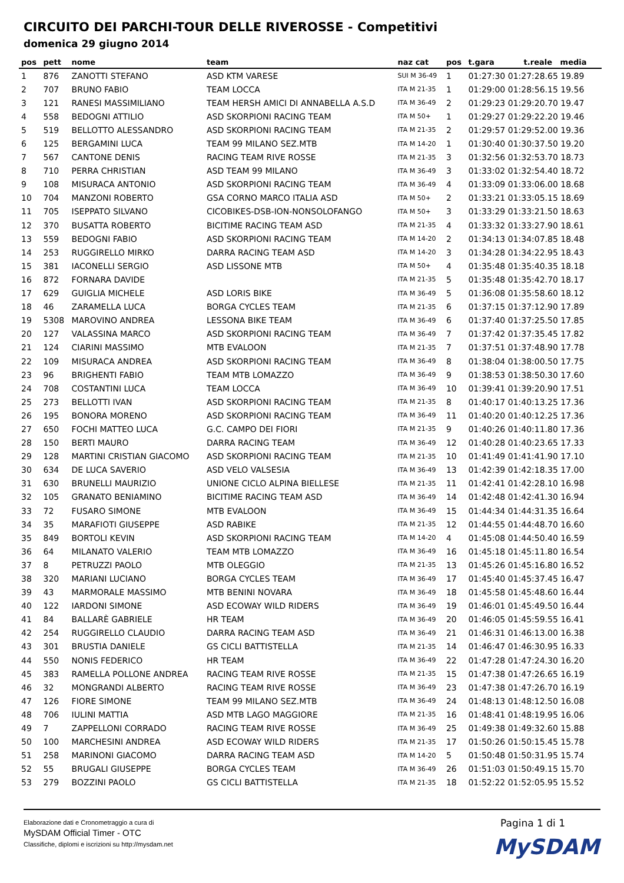CIRCUITO DEI PARCHI-TOUR DELLE RIVEROSSE - Competitivi
domenica 29 giugno 2014
| pos | pett | nome | team | naz cat | pos | t.gara t.reale media |
| --- | --- | --- | --- | --- | --- | --- |
| 1 | 876 | ZANOTTI STEFANO | ASD KTM VARESE | SUI M 36-49 | 1 | 01:27:30 01:27:28.65 19.89 |
| 2 | 707 | BRUNO FABIO | TEAM LOCCA | ITA M 21-35 | 1 | 01:29:00 01:28:56.15 19.56 |
| 3 | 121 | RANESI MASSIMILIANO | TEAM HERSH AMICI DI ANNABELLA A.S.D | ITA M 36-49 | 2 | 01:29:23 01:29:20.70 19.47 |
| 4 | 558 | BEDOGNI ATTILIO | ASD SKORPIONI RACING TEAM | ITA M 50+ | 1 | 01:29:27 01:29:22.20 19.46 |
| 5 | 519 | BELLOTTO ALESSANDRO | ASD SKORPIONI RACING TEAM | ITA M 21-35 | 2 | 01:29:57 01:29:52.00 19.36 |
| 6 | 125 | BERGAMINI LUCA | TEAM 99 MILANO SEZ.MTB | ITA M 14-20 | 1 | 01:30:40 01:30:37.50 19.20 |
| 7 | 567 | CANTONE DENIS | RACING TEAM RIVE ROSSE | ITA M 21-35 | 3 | 01:32:56 01:32:53.70 18.73 |
| 8 | 710 | PERRA CHRISTIAN | ASD TEAM 99 MILANO | ITA M 36-49 | 3 | 01:33:02 01:32:54.40 18.72 |
| 9 | 108 | MISURACA ANTONIO | ASD SKORPIONI RACING TEAM | ITA M 36-49 | 4 | 01:33:09 01:33:06.00 18.68 |
| 10 | 704 | MANZONI ROBERTO | GSA CORNO MARCO ITALIA ASD | ITA M 50+ | 2 | 01:33:21 01:33:05.15 18.69 |
| 11 | 705 | ISEPPATO SILVANO | CICOBIKES-DSB-ION-NONSOLOFANGO | ITA M 50+ | 3 | 01:33:29 01:33:21.50 18.63 |
| 12 | 370 | BUSATTA ROBERTO | BICITIME RACING TEAM ASD | ITA M 21-35 | 4 | 01:33:32 01:33:27.90 18.61 |
| 13 | 559 | BEDOGNI FABIO | ASD SKORPIONI RACING TEAM | ITA M 14-20 | 2 | 01:34:13 01:34:07.85 18.48 |
| 14 | 253 | RUGGIRELLO MIRKO | DARRA RACING TEAM ASD | ITA M 14-20 | 3 | 01:34:28 01:34:22.95 18.43 |
| 15 | 381 | IACONELLI SERGIO | ASD LISSONE MTB | ITA M 50+ | 4 | 01:35:48 01:35:40.35 18.18 |
| 16 | 872 | FORNARA DAVIDE | | ITA M 21-35 | 5 | 01:35:48 01:35:42.70 18.17 |
| 17 | 629 | GUIGLIA MICHELE | ASD LORIS BIKE | ITA M 36-49 | 5 | 01:36:08 01:35:58.60 18.12 |
| 18 | 46 | ZARAMELLA LUCA | BORGA CYCLES TEAM | ITA M 21-35 | 6 | 01:37:15 01:37:12.90 17.89 |
| 19 | 5308 | MAROVINO ANDREA | LESSONA BIKE TEAM | ITA M 36-49 | 6 | 01:37:40 01:37:25.50 17.85 |
| 20 | 127 | VALASSINA MARCO | ASD SKORPIONI RACING TEAM | ITA M 36-49 | 7 | 01:37:42 01:37:35.45 17.82 |
| 21 | 124 | CIARINI MASSIMO | MTB EVALOON | ITA M 21-35 | 7 | 01:37:51 01:37:48.90 17.78 |
| 22 | 109 | MISURACA ANDREA | ASD SKORPIONI RACING TEAM | ITA M 36-49 | 8 | 01:38:04 01:38:00.50 17.75 |
| 23 | 96 | BRIGHENTI FABIO | TEAM MTB LOMAZZO | ITA M 36-49 | 9 | 01:38:53 01:38:50.30 17.60 |
| 24 | 708 | COSTANTINI LUCA | TEAM LOCCA | ITA M 36-49 | 10 | 01:39:41 01:39:20.90 17.51 |
| 25 | 273 | BELLOTTI IVAN | ASD SKORPIONI RACING TEAM | ITA M 21-35 | 8 | 01:40:17 01:40:13.25 17.36 |
| 26 | 195 | BONORA MORENO | ASD SKORPIONI RACING TEAM | ITA M 36-49 | 11 | 01:40:20 01:40:12.25 17.36 |
| 27 | 650 | FOCHI MATTEO LUCA | G.C. CAMPO DEI FIORI | ITA M 21-35 | 9 | 01:40:26 01:40:11.80 17.36 |
| 28 | 150 | BERTI MAURO | DARRA RACING TEAM | ITA M 36-49 | 12 | 01:40:28 01:40:23.65 17.33 |
| 29 | 128 | MARTINI CRISTIAN GIACOMO | ASD SKORPIONI RACING TEAM | ITA M 21-35 | 10 | 01:41:49 01:41:41.90 17.10 |
| 30 | 634 | DE LUCA SAVERIO | ASD VELO VALSESIA | ITA M 36-49 | 13 | 01:42:39 01:42:18.35 17.00 |
| 31 | 630 | BRUNELLI MAURIZIO | UNIONE CICLO ALPINA BIELLESE | ITA M 21-35 | 11 | 01:42:41 01:42:28.10 16.98 |
| 32 | 105 | GRANATO BENIAMINO | BICITIME RACING TEAM ASD | ITA M 36-49 | 14 | 01:42:48 01:42:41.30 16.94 |
| 33 | 72 | FUSARO SIMONE | MTB EVALOON | ITA M 36-49 | 15 | 01:44:34 01:44:31.35 16.64 |
| 34 | 35 | MARAFIOTI GIUSEPPE | ASD RABIKE | ITA M 21-35 | 12 | 01:44:55 01:44:48.70 16.60 |
| 35 | 849 | BORTOLI KEVIN | ASD SKORPIONI RACING TEAM | ITA M 14-20 | 4 | 01:45:08 01:44:50.40 16.59 |
| 36 | 64 | MILANATO VALERIO | TEAM MTB LOMAZZO | ITA M 36-49 | 16 | 01:45:18 01:45:11.80 16.54 |
| 37 | 8 | PETRUZZI PAOLO | MTB OLEGGIO | ITA M 21-35 | 13 | 01:45:26 01:45:16.80 16.52 |
| 38 | 320 | MARIANI LUCIANO | BORGA CYCLES TEAM | ITA M 36-49 | 17 | 01:45:40 01:45:37.45 16.47 |
| 39 | 43 | MARMORALE MASSIMO | MTB BENINI NOVARA | ITA M 36-49 | 18 | 01:45:58 01:45:48.60 16.44 |
| 40 | 122 | IARDONI SIMONE | ASD ECOWAY WILD RIDERS | ITA M 36-49 | 19 | 01:46:01 01:45:49.50 16.44 |
| 41 | 84 | BALLARÈ GABRIELE | HR TEAM | ITA M 36-49 | 20 | 01:46:05 01:45:59.55 16.41 |
| 42 | 254 | RUGGIRELLO CLAUDIO | DARRA RACING TEAM ASD | ITA M 36-49 | 21 | 01:46:31 01:46:13.00 16.38 |
| 43 | 301 | BRUSTIA DANIELE | GS CICLI BATTISTELLA | ITA M 21-35 | 14 | 01:46:47 01:46:30.95 16.33 |
| 44 | 550 | NONIS FEDERICO | HR TEAM | ITA M 36-49 | 22 | 01:47:28 01:47:24.30 16.20 |
| 45 | 383 | RAMELLA POLLONE ANDREA | RACING TEAM RIVE ROSSE | ITA M 21-35 | 15 | 01:47:38 01:47:26.65 16.19 |
| 46 | 32 | MONGRANDI ALBERTO | RACING TEAM RIVE ROSSE | ITA M 36-49 | 23 | 01:47:38 01:47:26.70 16.19 |
| 47 | 126 | FIORE SIMONE | TEAM 99 MILANO SEZ.MTB | ITA M 36-49 | 24 | 01:48:13 01:48:12.50 16.08 |
| 48 | 706 | IULINI MATTIA | ASD MTB LAGO MAGGIORE | ITA M 21-35 | 16 | 01:48:41 01:48:19.95 16.06 |
| 49 | 7 | ZAPPELLONI CORRADO | RACING TEAM RIVE ROSSE | ITA M 36-49 | 25 | 01:49:38 01:49:32.60 15.88 |
| 50 | 100 | MARCHESINI ANDREA | ASD ECOWAY WILD RIDERS | ITA M 21-35 | 17 | 01:50:26 01:50:15.45 15.78 |
| 51 | 258 | MARINONI GIACOMO | DARRA RACING TEAM ASD | ITA M 14-20 | 5 | 01:50:48 01:50:31.95 15.74 |
| 52 | 55 | BRUGALI GIUSEPPE | BORGA CYCLES TEAM | ITA M 36-49 | 26 | 01:51:03 01:50:49.15 15.70 |
| 53 | 279 | BOZZINI PAOLO | GS CICLI BATTISTELLA | ITA M 21-35 | 18 | 01:52:22 01:52:05.95 15.52 |
Elaborazione dati e Cronometraggio a cura di
MySDAM Official Timer - OTC
Classifiche, diplomi e iscrizioni su http://mysdam.net
Pagina 1 di 1
MySDAM